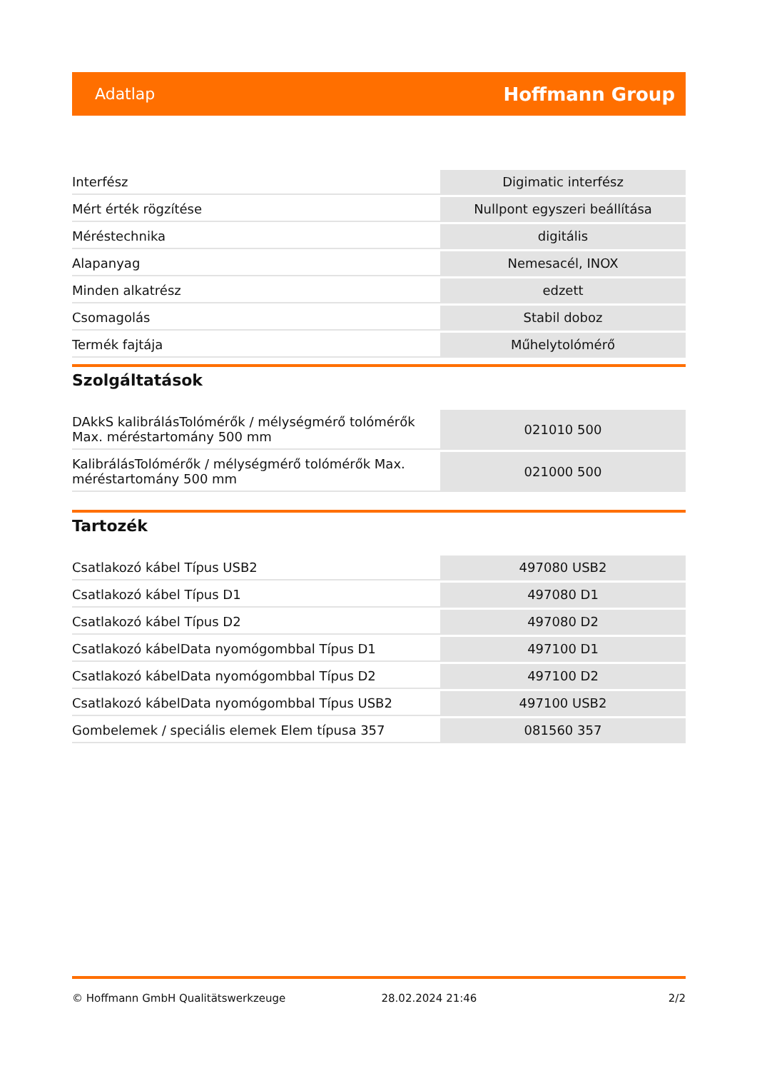Adatlap Hoffmann Group
| Interfész | Digimatic interfész |
| Mért érték rögzítése | Nullpont egyszeri beállítása |
| Méréstechnika | digitális |
| Alapanyag | Nemesacél, INOX |
| Minden alkatrész | edzett |
| Csomagolás | Stabil doboz |
| Termék fajtája | Műhelytolómérő |
Szolgáltatások
| DAkkS kalibrálásTolómérők / mélységmérő tolómérők Max. méréstartomány 500 mm | 021010 500 |
| KalibrálásTolómérők / mélységmérő tolómérők Max. méréstartomány 500 mm | 021000 500 |
Tartozék
| Csatlakozó kábel Típus USB2 | 497080 USB2 |
| Csatlakozó kábel Típus D1 | 497080 D1 |
| Csatlakozó kábel Típus D2 | 497080 D2 |
| Csatlakozó kábelData nyomógombbal Típus D1 | 497100 D1 |
| Csatlakozó kábelData nyomógombbal Típus D2 | 497100 D2 |
| Csatlakozó kábelData nyomógombbal Típus USB2 | 497100 USB2 |
| Gombelemek / speciális elemek Elem típusa 357 | 081560 357 |
© Hoffmann GmbH Qualitätswerkzeuge 28.02.2024 21:46 2/2